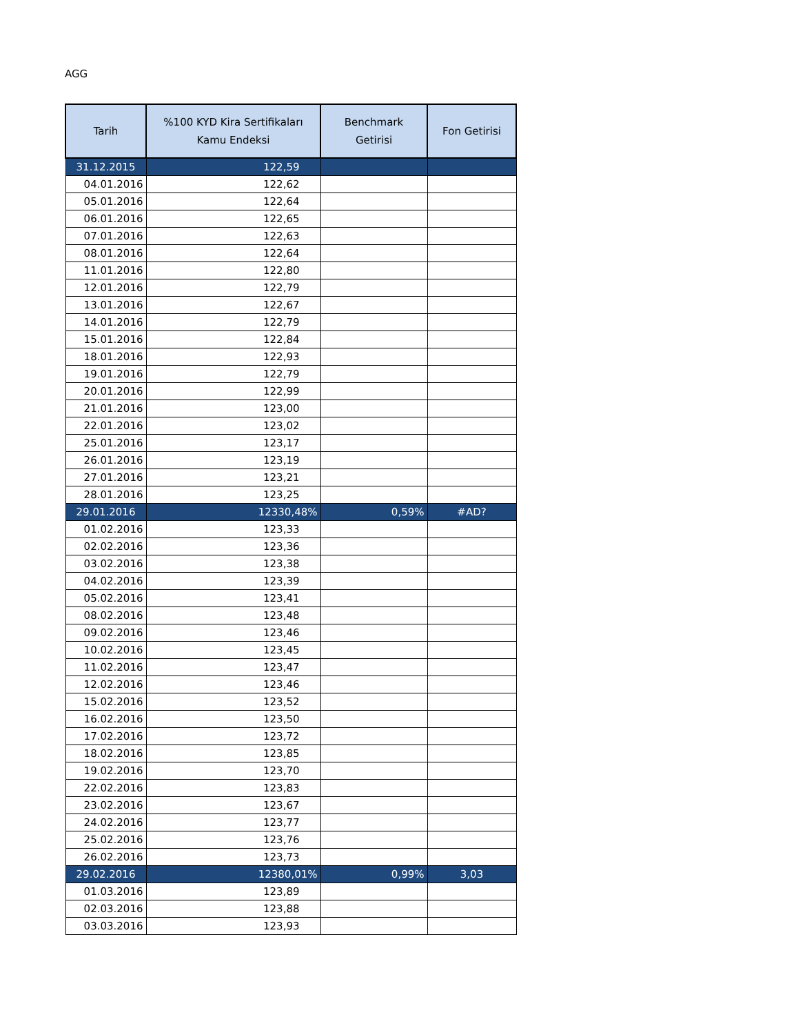AGG
| Tarih | %100 KYD Kira Sertifikaları Kamu Endeksi | Benchmark Getirisi | Fon Getirisi |
| --- | --- | --- | --- |
| 31.12.2015 | 122,59 | | |
| 04.01.2016 | 122,62 | | |
| 05.01.2016 | 122,64 | | |
| 06.01.2016 | 122,65 | | |
| 07.01.2016 | 122,63 | | |
| 08.01.2016 | 122,64 | | |
| 11.01.2016 | 122,80 | | |
| 12.01.2016 | 122,79 | | |
| 13.01.2016 | 122,67 | | |
| 14.01.2016 | 122,79 | | |
| 15.01.2016 | 122,84 | | |
| 18.01.2016 | 122,93 | | |
| 19.01.2016 | 122,79 | | |
| 20.01.2016 | 122,99 | | |
| 21.01.2016 | 123,00 | | |
| 22.01.2016 | 123,02 | | |
| 25.01.2016 | 123,17 | | |
| 26.01.2016 | 123,19 | | |
| 27.01.2016 | 123,21 | | |
| 28.01.2016 | 123,25 | | |
| 29.01.2016 | 12330,48% | 0,59% | #AD? |
| 01.02.2016 | 123,33 | | |
| 02.02.2016 | 123,36 | | |
| 03.02.2016 | 123,38 | | |
| 04.02.2016 | 123,39 | | |
| 05.02.2016 | 123,41 | | |
| 08.02.2016 | 123,48 | | |
| 09.02.2016 | 123,46 | | |
| 10.02.2016 | 123,45 | | |
| 11.02.2016 | 123,47 | | |
| 12.02.2016 | 123,46 | | |
| 15.02.2016 | 123,52 | | |
| 16.02.2016 | 123,50 | | |
| 17.02.2016 | 123,72 | | |
| 18.02.2016 | 123,85 | | |
| 19.02.2016 | 123,70 | | |
| 22.02.2016 | 123,83 | | |
| 23.02.2016 | 123,67 | | |
| 24.02.2016 | 123,77 | | |
| 25.02.2016 | 123,76 | | |
| 26.02.2016 | 123,73 | | |
| 29.02.2016 | 12380,01% | 0,99% | 3,03 |
| 01.03.2016 | 123,89 | | |
| 02.03.2016 | 123,88 | | |
| 03.03.2016 | 123,93 | | |